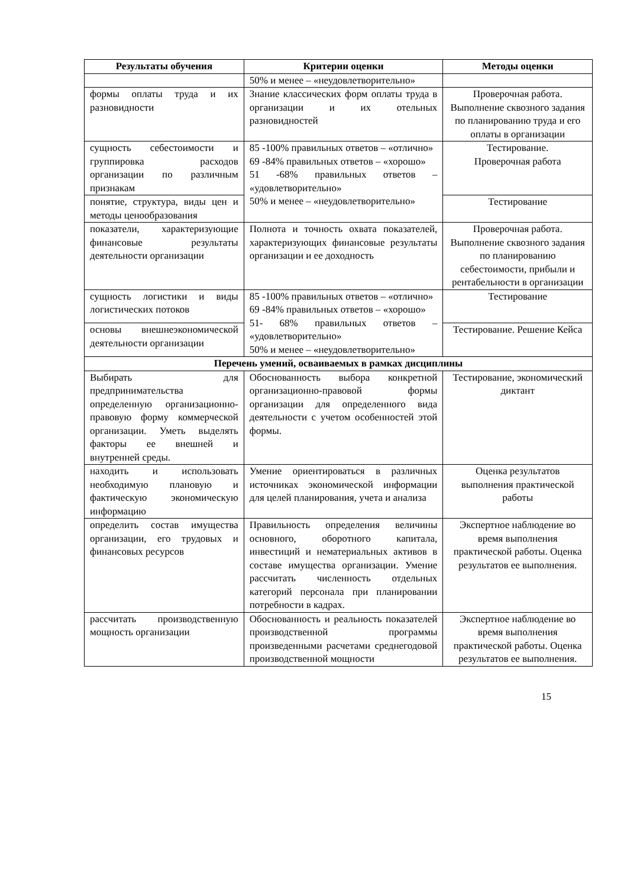| Результаты обучения | Критерии оценки | Методы оценки |
| --- | --- | --- |
| | 50% и менее – «неудовлетворительно» | |
| формы оплаты труда и их разновидности | Знание классических форм оплаты труда в организации и их отельных разновидностей | Проверочная работа. Выполнение сквозного задания по планированию труда и его оплаты в организации |
| сущность себестоимости и группировка расходов организации по различным признакам | 85 -100% правильных ответов – «отлично» 69 -84% правильных ответов – «хорошо» 51 -68% правильных ответов – «удовлетворительно» 50% и менее – «неудовлетворительно» | Тестирование. Проверочная работа |
| понятие, структура, виды цен и методы ценообразования | | Тестирование |
| показатели, характеризующие финансовые результаты деятельности организации | Полнота и точность охвата показателей, характеризующих финансовые результаты организации и ее доходность | Проверочная работа. Выполнение сквозного задания по планированию себестоимости, прибыли и рентабельности в организации |
| сущность логистики и виды логистических потоков | 85 -100% правильных ответов – «отлично» 69 -84% правильных ответов – «хорошо» 51- 68% правильных ответов – «удовлетворительно» 50% и менее – «неудовлетворительно» | Тестирование |
| основы внешнеэкономической деятельности организации | | Тестирование. Решение Кейса |
| Перечень умений, осваиваемых в рамках дисциплины | | |
| Выбирать для предпринимательства определенную организационно-правовую форму коммерческой организации. Уметь выделять факторы ее внешней и внутренней среды. | Обоснованность выбора конкретной организационно-правовой формы организации для определенного вида деятельности с учетом особенностей этой формы. | Тестирование, экономический диктант |
| находить и использовать необходимую плановую и фактическую экономическую информацию | Умение ориентироваться в различных источниках экономической информации для целей планирования, учета и анализа | Оценка результатов выполнения практической работы |
| определить состав имущества организации, его трудовых и финансовых ресурсов | Правильность определения величины основного, оборотного капитала, инвестиций и нематериальных активов в составе имущества организации. Умение рассчитать численность отдельных категорий персонала при планировании потребности в кадрах. | Экспертное наблюдение во время выполнения практической работы. Оценка результатов ее выполнения. |
| рассчитать производственную мощность организации | Обоснованность и реальность показателей производственной программы произведенными расчетами среднегодовой производственной мощности | Экспертное наблюдение во время выполнения практической работы. Оценка результатов ее выполнения. |
15